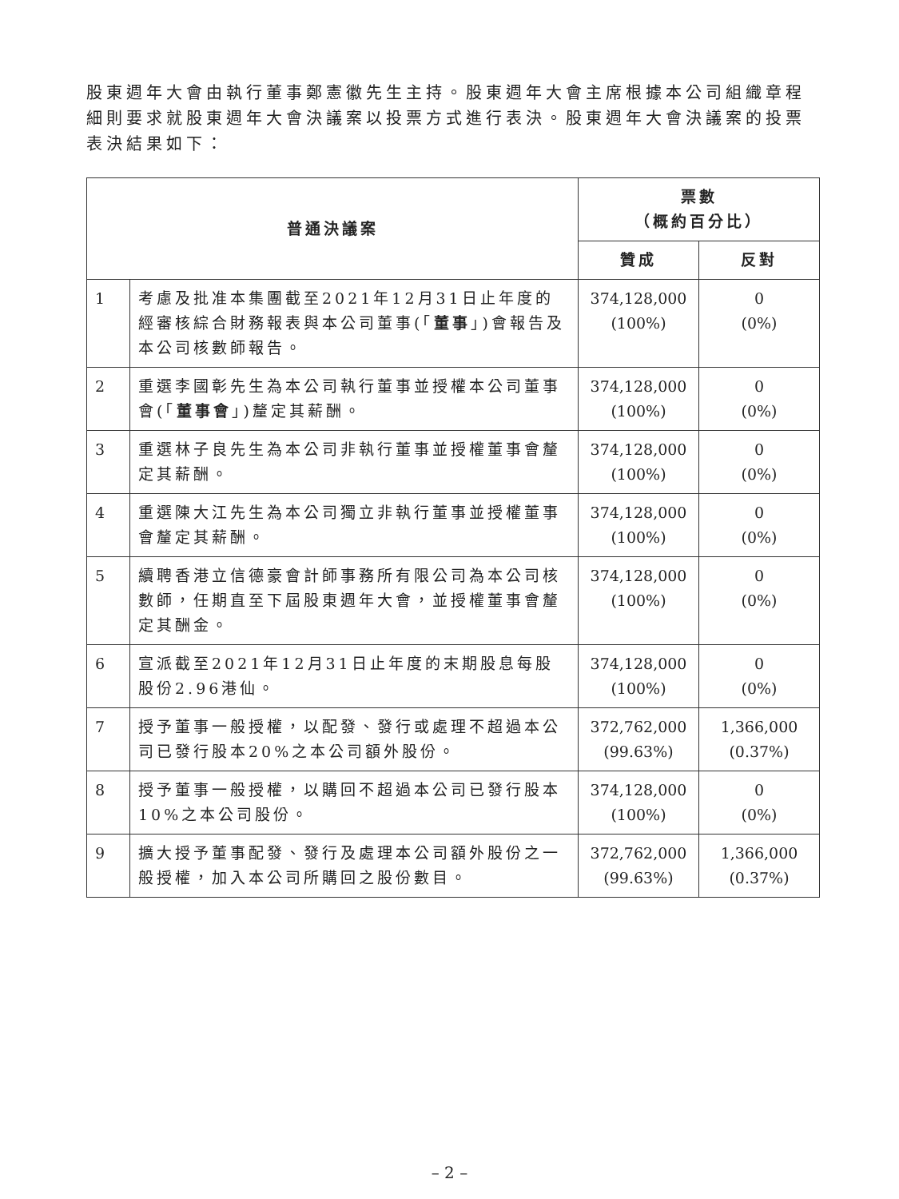股東週年大會由執行董事鄭憲徽先生主持。股東週年大會主席根據本公司組織章程細則要求就股東週年大會決議案以投票方式進行表決。股東週年大會決議案的投票表決結果如下：
| 普通決議案 | | 票數 （概約百分比） | |
| --- | --- | --- | --- |
| | | 贊成 | 反對 |
| 1 | 考慮及批准本集團截至2021年12月31日止年度的經審核綜合財務報表與本公司董事(「 董事 」)會報告及本公司核數師報告。 | 374,128,000 (100%) | 0 (0%) |
| 2 | 重選李國彰先生為本公司執行董事並授權本公司董事會(「 董事會 」)釐定其薪酬。 | 374,128,000 (100%) | 0 (0%) |
| 3 | 重選林子良先生為本公司非執行董事並授權董事會釐定其薪酬。 | 374,128,000 (100%) | 0 (0%) |
| 4 | 重選陳大江先生為本公司獨立非執行董事並授權董事會釐定其薪酬。 | 374,128,000 (100%) | 0 (0%) |
| 5 | 續聘香港立信德豪會計師事務所有限公司為本公司核數師，任期直至下屆股東週年大會，並授權董事會釐定其酬金。 | 374,128,000 (100%) | 0 (0%) |
| 6 | 宣派截至2021年12月31日止年度的末期股息每股股份2.96港仙。 | 374,128,000 (100%) | 0 (0%) |
| 7 | 授予董事一般授權，以配發、發行或處理不超過本公司已發行股本20%之本公司額外股份。 | 372,762,000 (99.63%) | 1,366,000 (0.37%) |
| 8 | 授予董事一般授權，以購回不超過本公司已發行股本10%之本公司股份。 | 374,128,000 (100%) | 0 (0%) |
| 9 | 擴大授予董事配發、發行及處理本公司額外股份之一般授權，加入本公司所購回之股份數目。 | 372,762,000 (99.63%) | 1,366,000 (0.37%) |
– 2 –